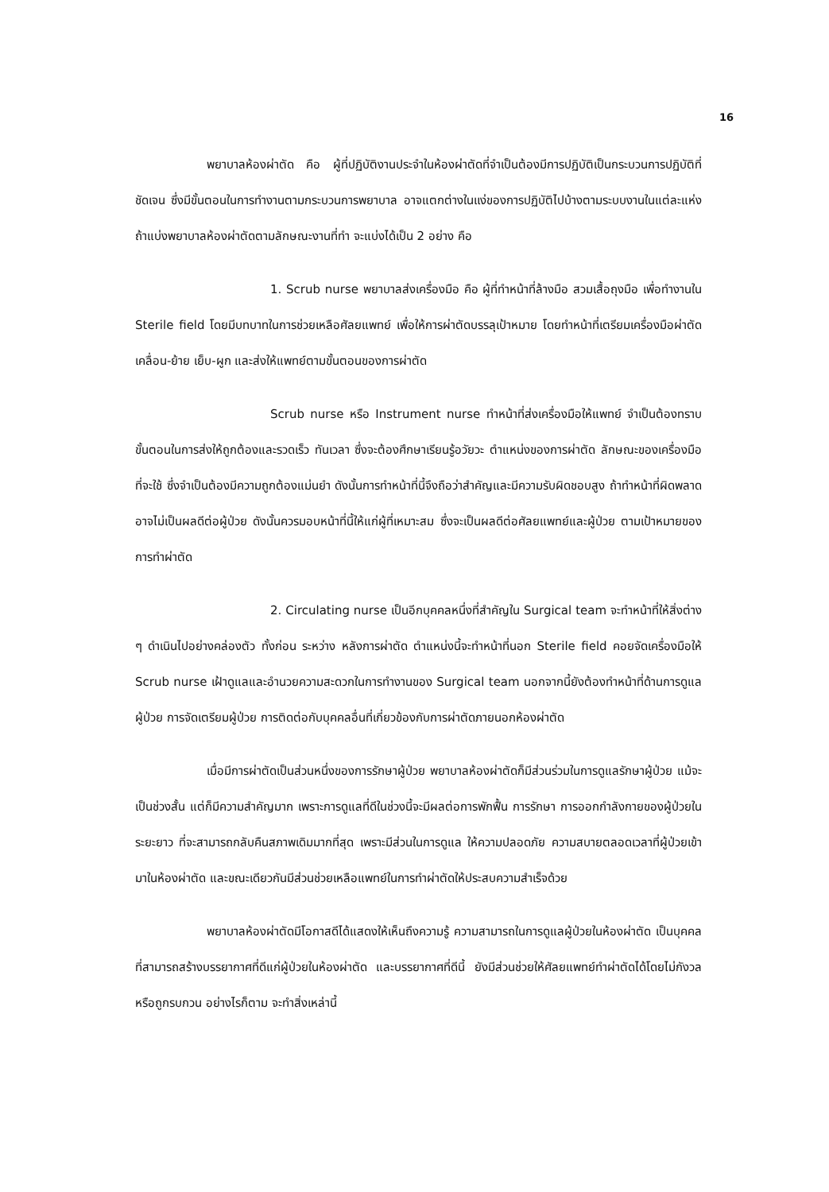16
พยาบาลห้องผ่าตัด คือ ผู้ที่ปฏิบัติงานประจำในห้องผ่าตัดที่จำเป็นต้องมีการปฏิบัติเป็นกระบวนการปฏิบัติที่ชัดเจน ซึ่งมีขั้นตอนในการทำงานตามกระบวนการพยาบาล อาจแตกต่างในแง่ของการปฏิบัติไปบ้างตามระบบงานในแต่ละแห่ง ถ้าแบ่งพยาบาลห้องผ่าตัดตามลักษณะงานที่ทำ จะแบ่งได้เป็น 2 อย่าง คือ
1. Scrub nurse พยาบาลส่งเครื่องมือ คือ ผู้ที่ทำหน้าที่ล้างมือ สวมเสื้อถุงมือ เพื่อทำงานใน Sterile field โดยมีบทบาทในการช่วยเหลือศัลยแพทย์ เพื่อให้การผ่าตัดบรรลุเป้าหมาย โดยทำหน้าที่เตรียมเครื่องมือผ่าตัด เคลื่อน-ย้าย เย็บ-ผูก และส่งให้แพทย์ตามขั้นตอนของการผ่าตัด
Scrub nurse หรือ Instrument nurse ทำหน้าที่ส่งเครื่องมือให้แพทย์ จำเป็นต้องทราบขั้นตอนในการส่งให้ถูกต้องและรวดเร็ว ทันเวลา ซึ่งจะต้องศึกษาเรียนรู้อวัยวะ ตำแหน่งของการผ่าตัด ลักษณะของเครื่องมือที่จะใช้ ซึ่งจำเป็นต้องมีความถูกต้องแม่นยำ ดังนั้นการทำหน้าที่นี้จึงถือว่าสำคัญและมีความรับผิดชอบสูง ถ้าทำหน้าที่ผิดพลาดอาจไม่เป็นผลดีต่อผู้ป่วย ดังนั้นควรมอบหน้าที่นี้ให้แก่ผู้ที่เหมาะสม ซึ่งจะเป็นผลดีต่อศัลยแพทย์และผู้ป่วย ตามเป้าหมายของการทำผ่าตัด
2. Circulating nurse เป็นอีกบุคคลหนึ่งที่สำคัญใน Surgical team จะทำหน้าที่ให้สิ่งต่าง ๆ ดำเนินไปอย่างคล่องตัว ทั้งก่อน ระหว่าง หลังการผ่าตัด ตำแหน่งนี้จะทำหน้าที่นอก Sterile field คอยจัดเครื่องมือให้ Scrub nurse เฝ้าดูแลและอำนวยความสะดวกในการทำงานของ Surgical team นอกจากนี้ยังต้องทำหน้าที่ด้านการดูแลผู้ป่วย การจัดเตรียมผู้ป่วย การติดต่อกับบุคคลอื่นที่เกี่ยวข้องกับการผ่าตัดภายนอกห้องผ่าตัด
เมื่อมีการผ่าตัดเป็นส่วนหนึ่งของการรักษาผู้ป่วย พยาบาลห้องผ่าตัดก็มีส่วนร่วมในการดูแลรักษาผู้ป่วย แม้จะเป็นช่วงสั้น แต่ก็มีความสำคัญมาก เพราะการดูแลที่ดีในช่วงนี้จะมีผลต่อการพักฟื้น การรักษา การออกกำลังกายของผู้ป่วยในระยะยาว ที่จะสามารถกลับคืนสภาพเดิมมากที่สุด เพราะมีส่วนในการดูแล ให้ความปลอดภัย ความสบายตลอดเวลาที่ผู้ป่วยเข้ามาในห้องผ่าตัด และขณะเดียวกันมีส่วนช่วยเหลือแพทย์ในการทำผ่าตัดให้ประสบความสำเร็จด้วย
พยาบาลห้องผ่าตัดมีโอกาสดีได้แสดงให้เห็นถึงความรู้ ความสามารถในการดูแลผู้ป่วยในห้องผ่าตัด เป็นบุคคลที่สามารถสร้างบรรยากาศที่ดีแก่ผู้ป่วยในห้องผ่าตัด และบรรยากาศที่ดีนี้ ยังมีส่วนช่วยให้ศัลยแพทย์ทำผ่าตัดได้โดยไม่กังวลหรือถูกรบกวน อย่างไรก็ตาม จะทำสิ่งเหล่านี้